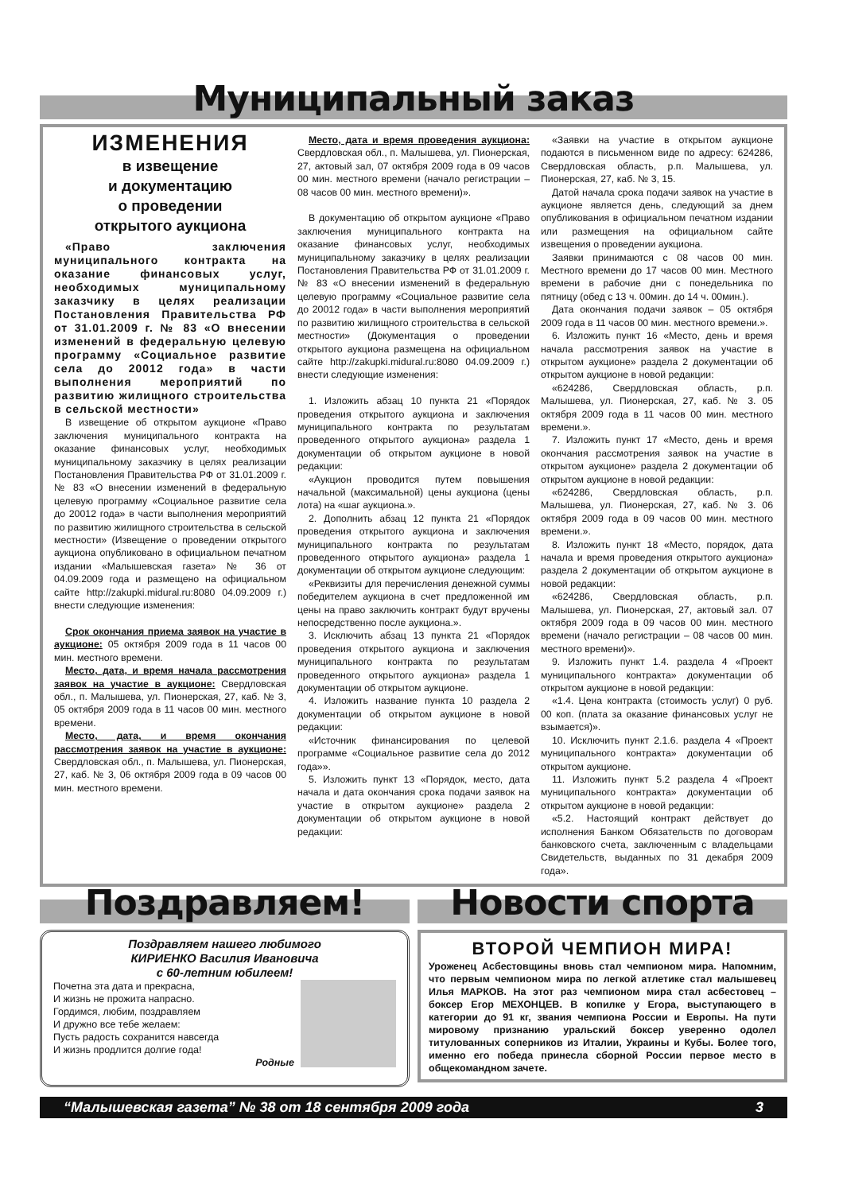Муниципальный заказ
ИЗМЕНЕНИЯ
в извещение
и документацию
о проведении
открытого аукциона
«Право заключения муниципального контракта на оказание финансовых услуг, необходимых муниципальному заказчику в целях реализации Постановления Правительства РФ от 31.01.2009 г. № 83 «О внесении изменений в федеральную целевую программу «Социальное развитие села до 20012 года» в части выполнения мероприятий по развитию жилищного строительства в сельской местности»
В извещение об открытом аукционе «Право заключения муниципального контракта на оказание финансовых услуг, необходимых муниципальному заказчику в целях реализации Постановления Правительства РФ от 31.01.2009 г. № 83 «О внесении изменений в федеральную целевую программу «Социальное развитие села до 20012 года» в части выполнения мероприятий по развитию жилищного строительства в сельской местности» (Извещение о проведении открытого аукциона опубликовано в официальном печатном издании «Малышевская газета» № 36 от 04.09.2009 года и размещено на официальном сайте http://zakupki.midural.ru:8080 04.09.2009 г.) внести следующие изменения:
Срок окончания приема заявок на участие в аукционе: 05 октября 2009 года в 11 часов 00 мин. местного времени.
Место, дата, и время начала рассмотрения заявок на участие в аукционе: Свердловская обл., п. Малышева, ул. Пионерская, 27, каб. № 3, 05 октября 2009 года в 11 часов 00 мин. местного времени.
Место, дата, и время окончания рассмотрения заявок на участие в аукционе: Свердловская обл., п. Малышева, ул. Пионерская, 27, каб. № 3, 06 октября 2009 года в 09 часов 00 мин. местного времени.
Место, дата и время проведения аукциона: Свердловская обл., п. Малышева, ул. Пионерская, 27, актовый зал, 07 октября 2009 года в 09 часов 00 мин. местного времени (начало регистрации – 08 часов 00 мин. местного времени)».
В документацию об открытом аукционе «Право заключения муниципального контракта на оказание финансовых услуг, необходимых муниципальному заказчику в целях реализации Постановления Правительства РФ от 31.01.2009 г. № 83 «О внесении изменений в федеральную целевую программу «Социальное развитие села до 20012 года» в части выполнения мероприятий по развитию жилищного строительства в сельской местности» (Документация о проведении открытого аукциона размещена на официальном сайте http://zakupki.midural.ru:8080 04.09.2009 г.) внести следующие изменения:
1. Изложить абзац 10 пункта 21 «Порядок проведения открытого аукциона и заключения муниципального контракта по результатам проведенного открытого аукциона» раздела 1 документации об открытом аукционе в новой редакции:
«Аукцион проводится путем повышения начальной (максимальной) цены аукциона (цены лота) на «шаг аукциона.».
2. Дополнить абзац 12 пункта 21 «Порядок проведения открытого аукциона и заключения муниципального контракта по результатам проведенного открытого аукциона» раздела 1 документации об открытом аукционе следующим:
«Реквизиты для перечисления денежной суммы победителем аукциона в счет предложенной им цены на право заключить контракт будут вручены непосредственно после аукциона.».
3. Исключить абзац 13 пункта 21 «Порядок проведения открытого аукциона и заключения муниципального контракта по результатам проведенного открытого аукциона» раздела 1 документации об открытом аукционе.
4. Изложить название пункта 10 раздела 2 документации об открытом аукционе в новой редакции:
«Источник финансирования по целевой программе «Социальное развитие села до 2012 года»».
5. Изложить пункт 13 «Порядок, место, дата начала и дата окончания срока подачи заявок на участие в открытом аукционе» раздела 2 документации об открытом аукционе в новой редакции:
«Заявки на участие в открытом аукционе подаются в письменном виде по адресу: 624286, Свердловская область, р.п. Малышева, ул. Пионерская, 27, каб. № 3, 15.
Датой начала срока подачи заявок на участие в аукционе является день, следующий за днем опубликования в официальном печатном издании или размещения на официальном сайте извещения о проведении аукциона.
Заявки принимаются с 08 часов 00 мин. Местного времени до 17 часов 00 мин. Местного времени в рабочие дни с понедельника по пятницу (обед с 13 ч. 00мин. до 14 ч. 00мин.).
Дата окончания подачи заявок – 05 октября 2009 года в 11 часов 00 мин. местного времени.».
6. Изложить пункт 16 «Место, день и время начала рассмотрения заявок на участие в открытом аукционе» раздела 2 документации об открытом аукционе в новой редакции:
«624286, Свердловская область, р.п. Малышева, ул. Пионерская, 27, каб. № 3. 05 октября 2009 года в 11 часов 00 мин. местного времени.».
7. Изложить пункт 17 «Место, день и время окончания рассмотрения заявок на участие в открытом аукционе» раздела 2 документации об открытом аукционе в новой редакции:
«624286, Свердловская область, р.п. Малышева, ул. Пионерская, 27, каб. № 3. 06 октября 2009 года в 09 часов 00 мин. местного времени.».
8. Изложить пункт 18 «Место, порядок, дата начала и время проведения открытого аукциона» раздела 2 документации об открытом аукционе в новой редакции:
«624286, Свердловская область, р.п. Малышева, ул. Пионерская, 27, актовый зал. 07 октября 2009 года в 09 часов 00 мин. местного времени (начало регистрации – 08 часов 00 мин. местного времени)».
9. Изложить пункт 1.4. раздела 4 «Проект муниципального контракта» документации об открытом аукционе в новой редакции:
«1.4. Цена контракта (стоимость услуг) 0 руб. 00 коп. (плата за оказание финансовых услуг не взымается)».
10. Исключить пункт 2.1.6. раздела 4 «Проект муниципального контракта» документации об открытом аукционе.
11. Изложить пункт 5.2 раздела 4 «Проект муниципального контракта» документации об открытом аукционе в новой редакции:
«5.2. Настоящий контракт действует до исполнения Банком Обязательств по договорам банковского счета, заключенным с владельцами Свидетельств, выданных по 31 декабря 2009 года».
Поздравляем!
Поздравляем нашего любимого
КИРИЕНКО Василия Ивановича
с 60-летним юбилеем!
Почетна эта дата и прекрасна,
И жизнь не прожита напрасно.
Гордимся, любим, поздравляем
И дружно все тебе желаем:
Пусть радость сохранится навсегда
И жизнь продлится долгие года!
Родные
Новости спорта
ВТОРОЙ ЧЕМПИОН МИРА!
Уроженец Асбестовщины вновь стал чемпионом мира. Напомним, что первым чемпионом мира по легкой атлетике стал малышевец Илья МАРКОВ. На этот раз чемпионом мира стал асбестовец – боксер Егор МЕХОНЦЕВ. В копилке у Егора, выступающего в категории до 91 кг, звания чемпиона России и Европы. На пути мировому признанию уральский боксер уверенно одолел титулованных соперников из Италии, Украины и Кубы. Более того, именно его победа принесла сборной России первое место в общекомандном зачете.
“Малышевская газета” № 38 от 18 сентября 2009 года 3